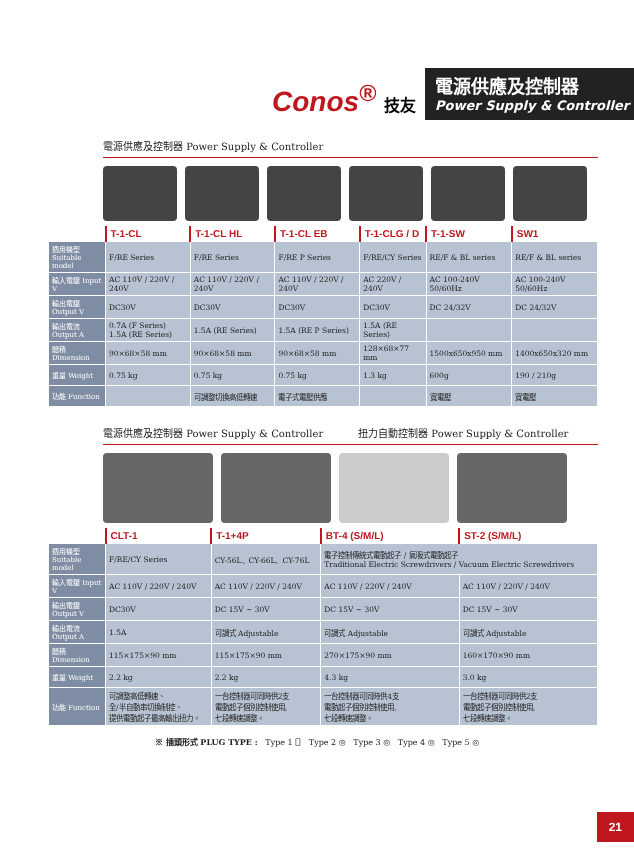Conos<sup>®</sup> 技友
電源供應及控制器
Power Supply & Controller
電源供應及控制器 Power Supply & Controller
| | T-1-CL | T-1-CL HL | T-1-CL EB | T-1-CLG / D | T-1-SW | SW1 |
| --- | --- | --- | --- | --- | --- | --- |
| 適用機型 Suitable model | F/RE Series | F/RE Series | F/RE P Series | F/RE/CY Series | RE/F & BL series | RE/F & BL series |
| 輸入電壓 Input V | AC 110V / 220V / 240V | AC 110V / 220V / 240V | AC 110V / 220V / 240V | AC 220V / 240V | AC 100-240V 50/60Hz | AC 100-240V 50/60Hz |
| 輸出電壓 Output V | DC30V | DC30V | DC30V | DC30V | DC 24/32V | DC 24/32V |
| 輸出電流 Output A | 0.7A (F Series) 1.5A (RE Series) | 1.5A (RE Series) | 1.5A (RE P Series) | 1.5A (RE Series) | | |
| 體積 Dimension | 90×68×58 mm | 90×68×58 mm | 90×68×58 mm | 128×68×77 mm | 1500x650x950 mm | 1400x650x320 mm |
| 重量 Weight | 0.75 kg | 0.75 kg | 0.75 kg | 1.3 kg | 600g | 190 / 210g |
| 功能 Function | | 可調整切換高低轉速 | 電子式電壓供應 | | 寬電壓 | 寬電壓 |
電源供應及控制器 Power Supply & Controller 扭力自動控制器 Power Supply & Controller
| | CLT-1 | T-1+4P | BT-4 (S/M/L) | ST-2 (S/M/L) |
| --- | --- | --- | --- | --- |
| 適用機型 Suitable model | F/RE/CY Series | CY-56L、CY-66L、CY-76L | 電子控制傳統式電動起子 / 氣吸式電動起子 Traditional Electric Screwdrivers / Vacuum Electric Screwdrivers | |
| 輸入電壓 Input V | AC 110V / 220V / 240V | AC 110V / 220V / 240V | AC 110V / 220V / 240V | AC 110V / 220V / 240V |
| 輸出電壓 Output V | DC30V | DC 15V ~ 30V | DC 15V ~ 30V | DC 15V ~ 30V |
| 輸出電流 Output A | 1.5A | 可調式 Adjustable | 可調式 Adjustable | 可調式 Adjustable |
| 體積 Dimension | 115×175×90 mm | 115×175×90 mm | 270×175×90 mm | 160×170×90 mm |
| 重量 Weight | 2.2 kg | 2.2 kg | 4.3 kg | 3.0 kg |
| 功能 Function | 可調整高低轉速、 全/半自動串切換制控、 提供電動起子最高輸出扭力。 | 一台控制器可同時供2支 電動起子個別控制使用, 七段轉速調整。 | 一台控制器可同時供4支 電動起子個別控制使用, 七段轉速調整。 | 一台控制器可同時供2支 電動起子個別控制使用, 七段轉速調整。 |
※ 插頭形式 PLUG TYPE : Type 1 ⎕ Type 2 ◎ Type 3 ◎ Type 4 ◎ Type 5 ◎
21